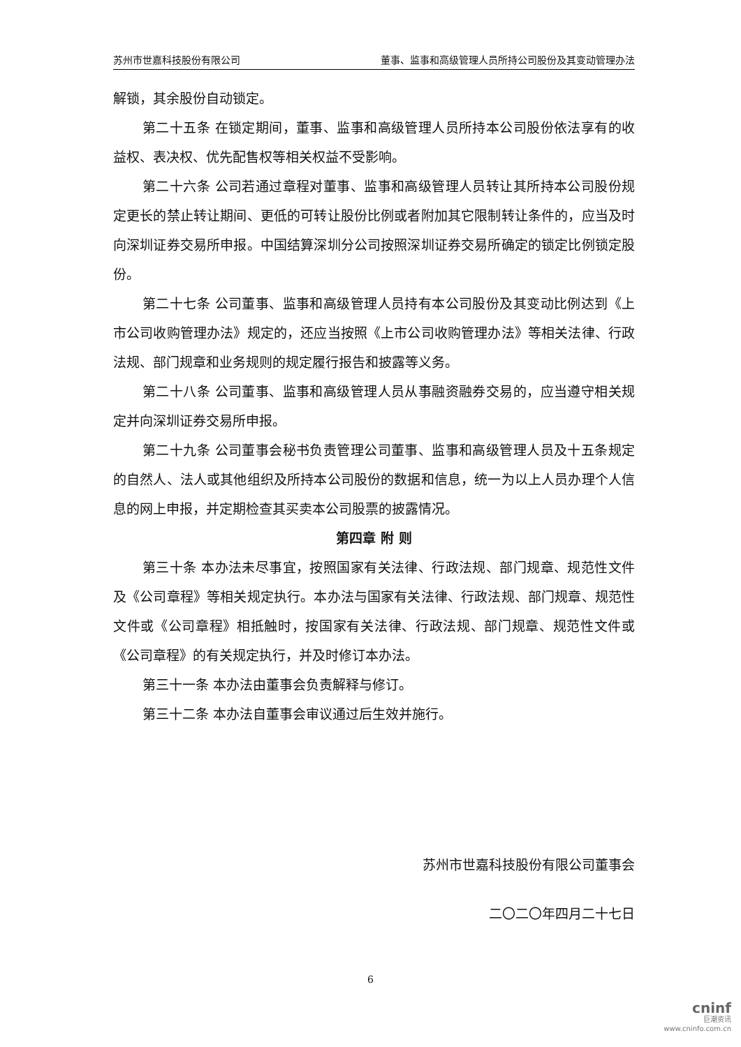苏州市世嘉科技股份有限公司 董事、监事和高级管理人员所持公司股份及其变动管理办法
解锁，其余股份自动锁定。
第二十五条 在锁定期间，董事、监事和高级管理人员所持本公司股份依法享有的收益权、表决权、优先配售权等相关权益不受影响。
第二十六条 公司若通过章程对董事、监事和高级管理人员转让其所持本公司股份规定更长的禁止转让期间、更低的可转让股份比例或者附加其它限制转让条件的，应当及时向深圳证券交易所申报。中国结算深圳分公司按照深圳证券交易所确定的锁定比例锁定股份。
第二十七条 公司董事、监事和高级管理人员持有本公司股份及其变动比例达到《上市公司收购管理办法》规定的，还应当按照《上市公司收购管理办法》等相关法律、行政法规、部门规章和业务规则的规定履行报告和披露等义务。
第二十八条 公司董事、监事和高级管理人员从事融资融券交易的，应当遵守相关规定并向深圳证券交易所申报。
第二十九条 公司董事会秘书负责管理公司董事、监事和高级管理人员及十五条规定的自然人、法人或其他组织及所持本公司股份的数据和信息，统一为以上人员办理个人信息的网上申报，并定期检查其买卖本公司股票的披露情况。
第四章 附 则
第三十条 本办法未尽事宜，按照国家有关法律、行政法规、部门规章、规范性文件及《公司章程》等相关规定执行。本办法与国家有关法律、行政法规、部门规章、规范性文件或《公司章程》相抵触时，按国家有关法律、行政法规、部门规章、规范性文件或《公司章程》的有关规定执行，并及时修订本办法。
第三十一条 本办法由董事会负责解释与修订。
第三十二条 本办法自董事会审议通过后生效并施行。
苏州市世嘉科技股份有限公司董事会
二〇二〇年四月二十七日
6
cninf
巨潮资讯
www.cninfo.com.cn